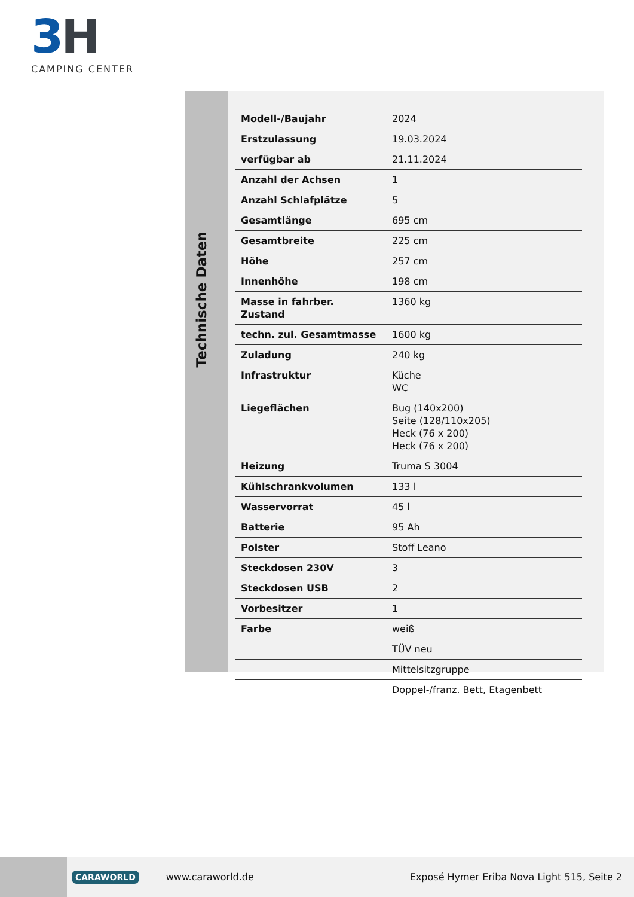3H
CAMPING CENTER
Technische Daten
| Modell-/Baujahr | 2024 |
| Erstzulassung | 19.03.2024 |
| verfügbar ab | 21.11.2024 |
| Anzahl der Achsen | 1 |
| Anzahl Schlafplätze | 5 |
| Gesamtlänge | 695 cm |
| Gesamtbreite | 225 cm |
| Höhe | 257 cm |
| Innenhöhe | 198 cm |
| Masse in fahrber. Zustand | 1360 kg |
| techn. zul. Gesamtmasse | 1600 kg |
| Zuladung | 240 kg |
| Infrastruktur | Küche WC |
| Liegeflächen | Bug (140x200) Seite (128/110x205) Heck (76 x 200) Heck (76 x 200) |
| Heizung | Truma S 3004 |
| Kühlschrankvolumen | 133 l |
| Wasservorrat | 45 l |
| Batterie | 95 Ah |
| Polster | Stoff Leano |
| Steckdosen 230V | 3 |
| Steckdosen USB | 2 |
| Vorbesitzer | 1 |
| Farbe | weiß |
| | TÜV neu |
| | Mittelsitzgruppe |
| | Doppel-/franz. Bett, Etagenbett |
CARAWORLD www.caraworld.de Exposé Hymer Eriba Nova Light 515, Seite 2